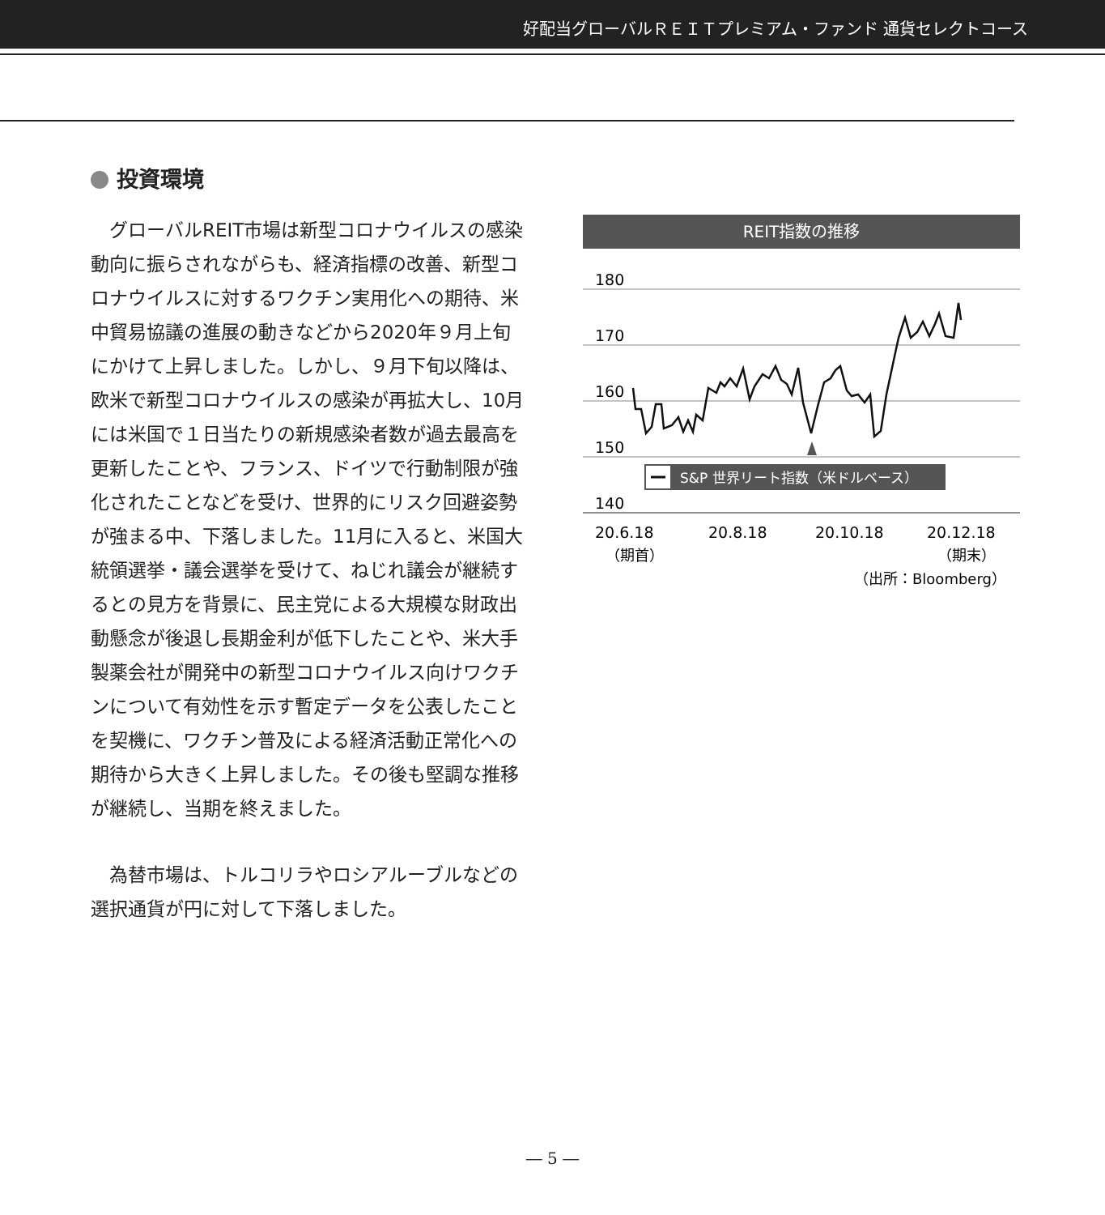好配当グローバルＲＥＩＴプレミアム・ファンド 通貨セレクトコース
投資環境
グローバルREIT市場は新型コロナウイルスの感染動向に振らされながらも、経済指標の改善、新型コロナウイルスに対するワクチン実用化への期待、米中貿易協議の進展の動きなどから2020年９月上旬にかけて上昇しました。しかし、９月下旬以降は、欧米で新型コロナウイルスの感染が再拡大し、10月には米国で１日当たりの新規感染者数が過去最高を更新したことや、フランス、ドイツで行動制限が強化されたことなどを受け、世界的にリスク回避姿勢が強まる中、下落しました。11月に入ると、米国大統領選挙・議会選挙を受けて、ねじれ議会が継続するとの見方を背景に、民主党による大規模な財政出動懸念が後退し長期金利が低下したことや、米大手製薬会社が開発中の新型コロナウイルス向けワクチンについて有効性を示す暫定データを公表したことを契機に、ワクチン普及による経済活動正常化への期待から大きく上昇しました。その後も堅調な推移が継続し、当期を終えました。
為替市場は、トルコリラやロシアルーブルなどの選択通貨が円に対して下落しました。
REIT指数の推移
180
170
160
150
140
S&P 世界リート指数（米ドルベース）
20.6.18
20.8.18
20.10.18
20.12.18
（期首）
（期末）
（出所：Bloomberg）
― 5 ―